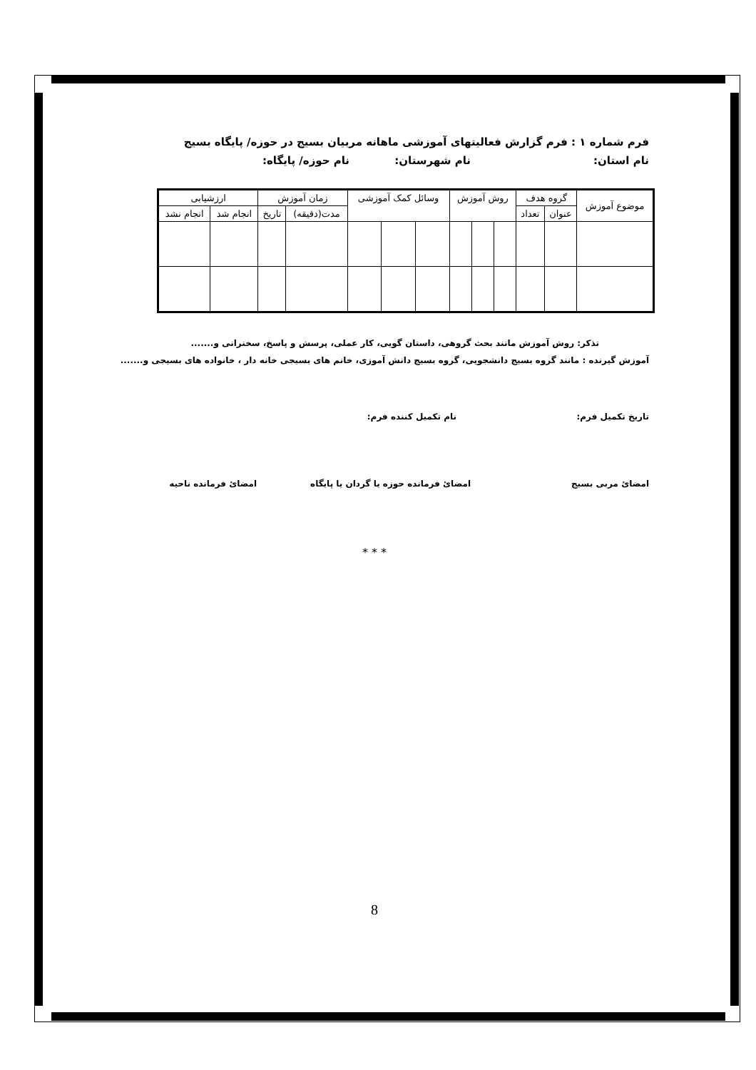فرم شماره ۱ : فرم گزارش فعالیتهای آموزشی ماهانه مربیان بسیج در حوزه/ پایگاه بسیج
نام استان: نام شهرستان: نام حوزه/ پایگاه:
| موضوع آموزش | گروه هدف | | روش آموزش | | | وسائل کمک آموزشی | | | زمان آموزش | | ارزشیابی | |
| --- | --- | --- | --- | --- | --- | --- | --- | --- | --- | --- | --- | --- |
| | عنوان | تعداد | | | | | | | مدت(دقیقه) | تاریخ | انجام شد | انجام نشد |
تذکر: روش آموزش مانند بحث گروهی، داستان گویی، کار عملی، پرسش و پاسخ، سخنرانی و.......
آموزش گیرنده : مانند گروه بسیج دانشجویی، گروه بسیج دانش آموزی، خانم های بسیجی خانه دار ، خانواده های بسیجی و.......
تاریخ تکمیل فرم: نام تکمیل کننده فرم:
امضائ مربی بسیج امضائ فرمانده حوزه یا گردان یا پایگاه امضائ فرمانده ناحیه
* * *
8